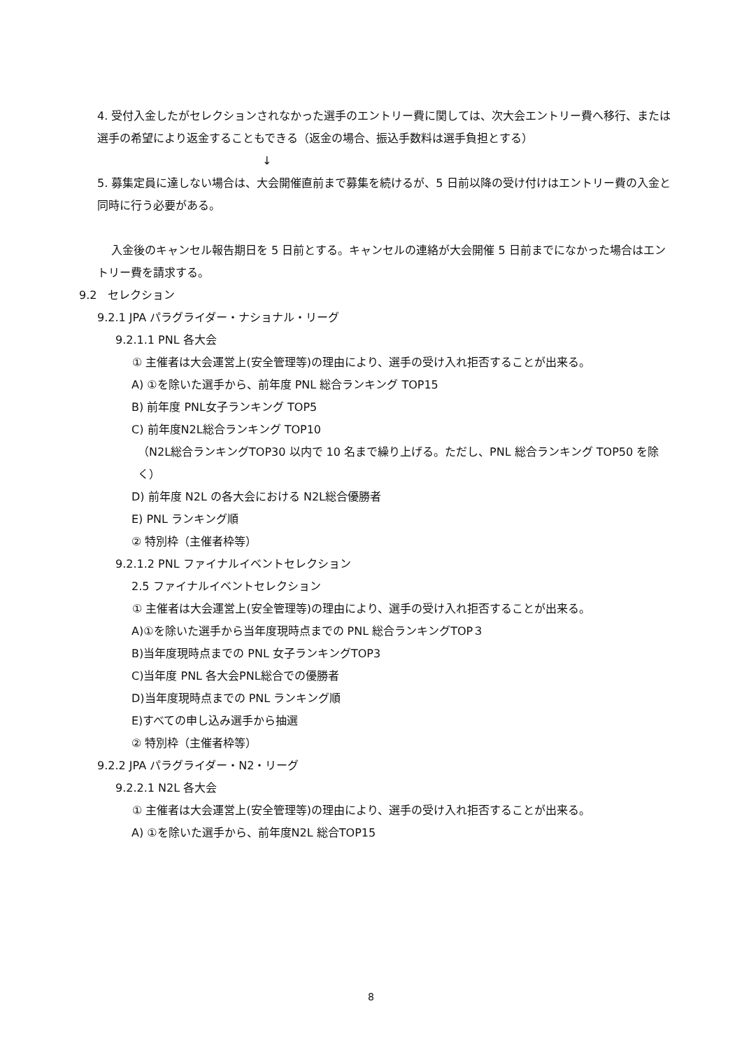4. 受付入金したがセレクションされなかった選手のエントリー費に関しては、次大会エントリー費へ移行、または選手の希望により返金することもできる（返金の場合、振込手数料は選手負担とする）
↓
5. 募集定員に達しない場合は、大会開催直前まで募集を続けるが、5 日前以降の受け付けはエントリー費の入金と同時に行う必要がある。
入金後のキャンセル報告期日を 5 日前とする。キャンセルの連絡が大会開催 5 日前までになかった場合はエントリー費を請求する。
9.2　セレクション
9.2.1 JPA パラグライダー・ナショナル・リーグ
9.2.1.1 PNL 各大会
① 主催者は大会運営上(安全管理等)の理由により、選手の受け入れ拒否することが出来る。
A) ①を除いた選手から、前年度 PNL 総合ランキング TOP15
B) 前年度 PNL女子ランキング TOP5
C) 前年度N2L総合ランキング TOP10
（N2L総合ランキングTOP30 以内で 10 名まで繰り上げる。ただし、PNL 総合ランキング TOP50 を除く）
D) 前年度 N2L の各大会における N2L総合優勝者
E) PNL ランキング順
② 特別枠（主催者枠等）
9.2.1.2 PNL ファイナルイベントセレクション
2.5 ファイナルイベントセレクション
① 主催者は大会運営上(安全管理等)の理由により、選手の受け入れ拒否することが出来る。
A)①を除いた選手から当年度現時点までの PNL 総合ランキングTOP３
B)当年度現時点までの PNL 女子ランキングTOP3
C)当年度 PNL 各大会PNL総合での優勝者
D)当年度現時点までの PNL ランキング順
E)すべての申し込み選手から抽選
② 特別枠（主催者枠等）
9.2.2 JPA パラグライダー・N2・リーグ
9.2.2.1 N2L 各大会
① 主催者は大会運営上(安全管理等)の理由により、選手の受け入れ拒否することが出来る。
A) ①を除いた選手から、前年度N2L 総合TOP15
8